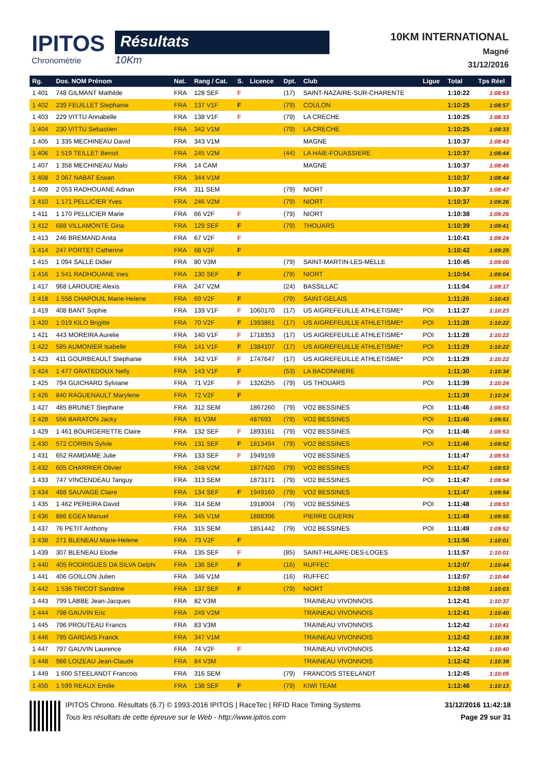IPITOS
Chronométrie
Résultats
10Km
10KM INTERNATIONAL
Magné
31/12/2016
| Rg. | Dos. NOM Prénom | Nat. | Rang / Cat. | S. | Licence | Dpt. | Club | Ligue | Total | Tps Réel |
| --- | --- | --- | --- | --- | --- | --- | --- | --- | --- | --- |
| 1 401 | 748 GILMANT Mathilde | FRA | 128 SEF | F | | (17) | SAINT-NAZAIRE-SUR-CHARENTE | | 1:10:22 | 1:08:53 |
| 1 402 | 239 FEUILLET Stephanie | FRA | 137 V1F | F | | (79) | COULON | | 1:10:25 | 1:08:57 |
| 1 403 | 229 VITTU Annabelle | FRA | 138 V1F | F | | (79) | LA CRECHE | | 1:10:25 | 1:08:33 |
| 1 404 | 230 VITTU Sebastien | FRA | 342 V1M | | | (79) | LA CRECHE | | 1:10:25 | 1:08:33 |
| 1 405 | 1 335 MECHINEAU David | FRA | 343 V1M | | | | MAGNE | | 1:10:37 | 1:08:43 |
| 1 406 | 1 519 TEILLET Benoit | FRA | 245 V2M | | | (44) | LA HAIE-FOUASSIERE | | 1:10:37 | 1:08:44 |
| 1 407 | 1 358 MECHINEAU Malo | FRA | 14 CAM | | | | MAGNE | | 1:10:37 | 1:08:45 |
| 1 408 | 2 067 NABAT Erwan | FRA | 344 V1M | | | | | | 1:10:37 | 1:08:44 |
| 1 409 | 2 053 RADHOUANE Adnan | FRA | 311 SEM | | | (79) | NIORT | | 1:10:37 | 1:08:47 |
| 1 410 | 1 171 PELLICIER Yves | FRA | 246 V2M | | | (79) | NIORT | | 1:10:37 | 1:09:26 |
| 1 411 | 1 170 PELLICIER Marie | FRA | 66 V2F | F | | (79) | NIORT | | 1:10:38 | 1:09:26 |
| 1 412 | 688 VILLAMONTE Gina | FRA | 129 SEF | F | | (79) | THOUARS | | 1:10:39 | 1:09:41 |
| 1 413 | 246 BREMAND Anita | FRA | 67 V2F | F | | | | | 1:10:41 | 1:09:24 |
| 1 414 | 247 PORTET Catherine | FRA | 68 V2F | F | | | | | 1:10:42 | 1:09:25 |
| 1 415 | 1 094 SALLE Didier | FRA | 80 V3M | | | (79) | SAINT-MARTIN-LES-MELLE | | 1:10:45 | 1:09:00 |
| 1 416 | 1 541 RADHOUANE Ines | FRA | 130 SEF | F | | (79) | NIORT | | 1:10:54 | 1:09:04 |
| 1 417 | 968 LAROUDIE Alexis | FRA | 247 V2M | | | (24) | BASSILLAC | | 1:11:04 | 1:09:17 |
| 1 418 | 1 558 CHAPOUIL Marie-Helene | FRA | 69 V2F | F | | (79) | SAINT-GELAIS | | 1:11:26 | 1:10:43 |
| 1 419 | 408 BANT Sophie | FRA | 139 V1F | F | 1060170 | (17) | US AIGREFEUILLE ATHLETISME* | POI | 1:11:27 | 1:10:23 |
| 1 420 | 1 019 KILO Brigitte | FRA | 70 V2F | F | 1393861 | (17) | US AIGREFEUILLE ATHLETISME* | POI | 1:11:28 | 1:10:22 |
| 1 421 | 443 MOREIRA Aurelie | FRA | 140 V1F | F | 1718353 | (17) | US AIGREFEUILLE ATHLETISME* | POI | 1:11:28 | 1:10:22 |
| 1 422 | 585 AUMONIER Isabelle | FRA | 141 V1F | F | 1384107 | (17) | US AIGREFEUILLE ATHLETISME* | POI | 1:11:29 | 1:10:22 |
| 1 423 | 411 GOURBEAULT Stephanie | FRA | 142 V1F | F | 1747647 | (17) | US AIGREFEUILLE ATHLETISME* | POI | 1:11:29 | 1:10:22 |
| 1 424 | 1 477 GRATEDOUX Nelly | FRA | 143 V1F | F | | (53) | LA BACONNIERE | | 1:11:30 | 1:10:34 |
| 1 425 | 794 GUICHARD Sylviane | FRA | 71 V2F | F | 1326255 | (79) | US THOUARS | POI | 1:11:39 | 1:10:24 |
| 1 426 | 840 RAGUENAULT Marylene | FRA | 72 V2F | F | | | | | 1:11:39 | 1:10:24 |
| 1 427 | 485 BRUNET Stephane | FRA | 312 SEM | | 1867260 | (79) | VO2 BESSINES | POI | 1:11:46 | 1:09:53 |
| 1 428 | 556 BARATON Jacky | FRA | 81 V3M | | 487693 | (79) | VO2 BESSINES | POI | 1:11:46 | 1:09:51 |
| 1 429 | 1 461 BOURGERETTE Claire | FRA | 132 SEF | F | 1893161 | (79) | VO2 BESSINES | POI | 1:11:46 | 1:09:53 |
| 1 430 | 572 CORBIN Sylvie | FRA | 131 SEF | F | 1813494 | (79) | VO2 BESSINES | POI | 1:11:46 | 1:09:52 |
| 1 431 | 652 RAMDAME Julie | FRA | 133 SEF | F | 1949159 | | VO2 BESSINES | | 1:11:47 | 1:09:53 |
| 1 432 | 605 CHARRIER Olivier | FRA | 248 V2M | | 1877420 | (79) | VO2 BESSINES | POI | 1:11:47 | 1:09:53 |
| 1 433 | 747 VINCENDEAU Tanguy | FRA | 313 SEM | | 1873171 | (79) | VO2 BESSINES | POI | 1:11:47 | 1:09:54 |
| 1 434 | 488 SAUVAGE Claire | FRA | 134 SEF | F | 1949160 | (79) | VO2 BESSINES | | 1:11:47 | 1:09:54 |
| 1 435 | 1 462 PEREIRA David | FRA | 314 SEM | | 1918004 | (79) | VO2 BESSINES | POI | 1:11:48 | 1:09:53 |
| 1 436 | 886 EGEA Manuel | FRA | 345 V1M | | 1888396 | | PIERRE GUERIN | | 1:11:49 | 1:09:55 |
| 1 437 | 76 PETIT Anthony | FRA | 315 SEM | | 1851442 | (79) | VO2 BESSINES | POI | 1:11:49 | 1:09:52 |
| 1 438 | 271 BLENEAU Marie-Helene | FRA | 73 V2F | F | | | | | 1:11:56 | 1:10:01 |
| 1 439 | 307 BLENEAU Elodie | FRA | 135 SEF | F | | (85) | SAINT-HILAIRE-DES-LOGES | | 1:11:57 | 1:10:01 |
| 1 440 | 405 RODRIGUES DA SILVA Delphi | FRA | 136 SEF | F | | (16) | RUFFEC | | 1:12:07 | 1:10:44 |
| 1 441 | 406 GOILLON Julien | FRA | 346 V1M | | | (16) | RUFFEC | | 1:12:07 | 1:10:44 |
| 1 442 | 1 536 TRICOT Sandrine | FRA | 137 SEF | F | | (79) | NIORT | | 1:12:08 | 1:10:03 |
| 1 443 | 799 LABBE Jean-Jacques | FRA | 82 V3M | | | | TRAINEAU VIVONNOIS | | 1:12:41 | 1:10:37 |
| 1 444 | 798 GAUVIN Eric | FRA | 249 V2M | | | | TRAINEAU VIVONNOIS | | 1:12:41 | 1:10:40 |
| 1 445 | 796 PROUTEAU Francis | FRA | 83 V3M | | | | TRAINEAU VIVONNOIS | | 1:12:42 | 1:10:41 |
| 1 446 | 795 GARDAIS Franck | FRA | 347 V1M | | | | TRAINEAU VIVONNOIS | | 1:12:42 | 1:10:39 |
| 1 447 | 797 GAUVIN Laurence | FRA | 74 V2F | F | | | TRAINEAU VIVONNOIS | | 1:12:42 | 1:10:40 |
| 1 448 | 986 LOIZEAU Jean-Claude | FRA | 84 V3M | | | | TRAINEAU VIVONNOIS | | 1:12:42 | 1:10:39 |
| 1 449 | 1 600 STEELANDT Francois | FRA | 316 SEM | | | (79) | FRANCOIS STEELANDT | | 1:12:45 | 1:10:05 |
| 1 450 | 1 599 REAUX Emilie | FRA | 138 SEF | F | | (79) | KIWI TEAM | | 1:12:46 | 1:10:13 |
IPITOS Chrono. Résultats (6.7) © 1993-2016 IPITOS | RaceTec | RFID Race Timing Systems
Tous les résultats de cette épreuve sur le Web - http://www.ipitos.com
31/12/2016 11:42:18
Page 29 sur 31